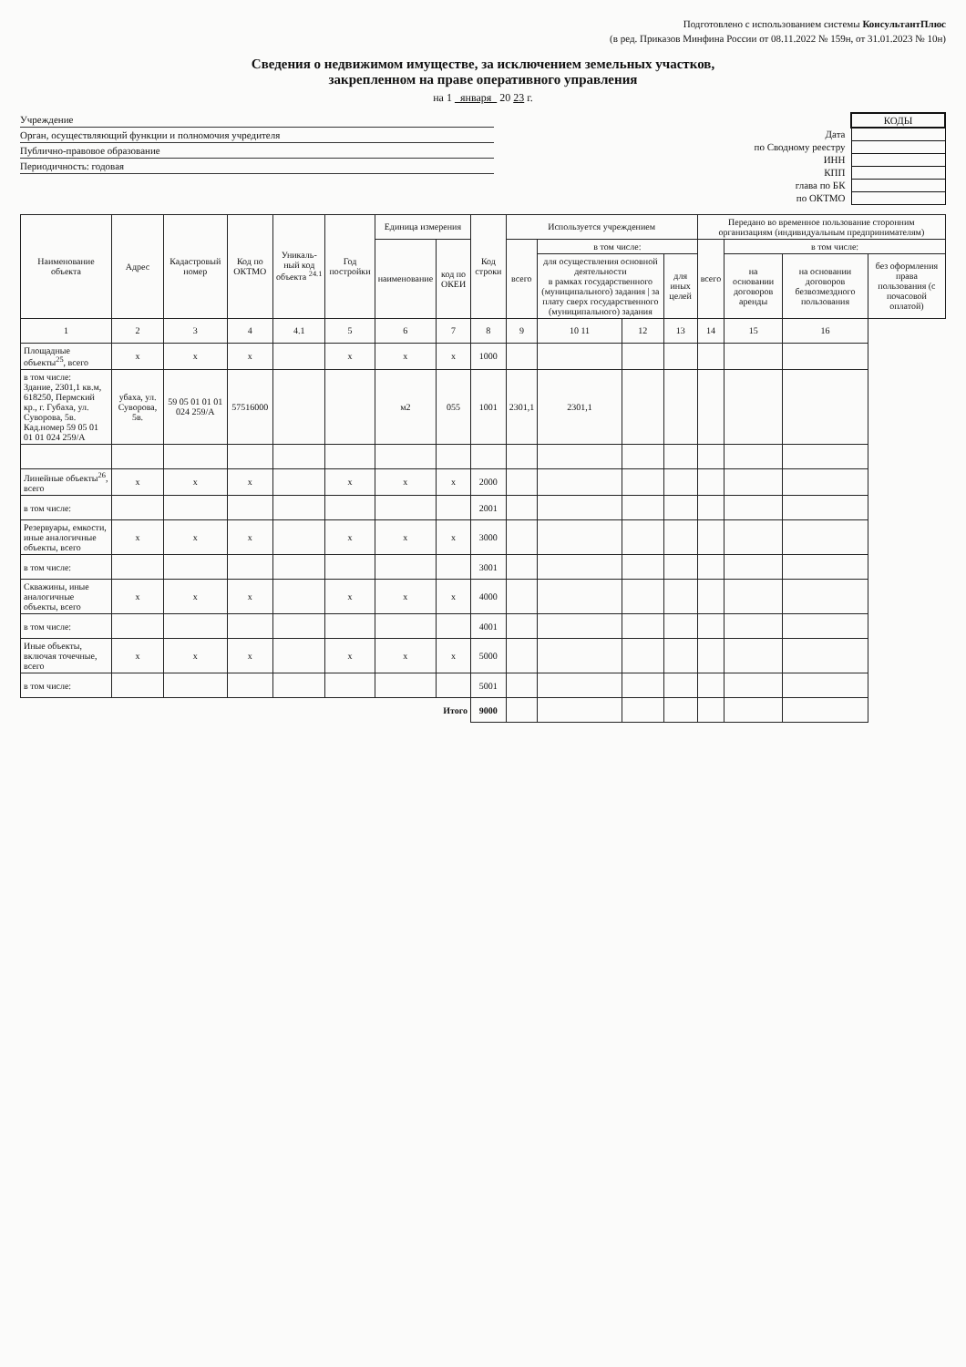Подготовлено с использованием системы КонсультантПлюс
(в ред. Приказов Минфина России от 08.11.2022 № 159н, от 31.01.2023 № 10н)
Сведения о недвижимом имуществе, за исключением земельных участков,
закрепленном на праве оперативного управления
на 1 января 20 23 г.
Учреждение
Орган, осуществляющий функции и полномочия учредителя
Публично-правовое образование
Периодичность: годовая
| | КОДЫ |
| Дата | |
| по Сводному реестру | |
| ИНН | |
| КПП | |
| глава по БК | |
| по ОКТМО | |
| Наименование объекта | Адрес | Кадастровый номер | Код по ОКТМО | Уникаль-ный код объекта <sup>24.1</sup> | Год постройки | Единица измерения | | Код строки | Используется учреждением | | | | Передано во временное пользование сторонним организациям (индивидуальным предпринимателям) | | | |
| --- | --- | --- | --- | --- | --- | --- | --- | --- | --- | --- | --- | --- | --- | --- | --- | --- |
| | | | | | | наименование | код по ОКЕИ | | всего | в том числе: | | | всего | в том числе: | | |
| | | | | | | | | | | для осуществления основной деятельности в рамках государственного (муниципального) задания / за плату сверх государственного (муниципального) задания | | для иных целей | | на основании договоров аренды | на основании договоров безвозмездного пользования | без оформления права пользования (с почасовой оплатой) |
| 1 | 2 | 3 | 4 | 4.1 | 5 | 6 | 7 | 8 | 9 | 10 11 | 12 | 13 | 14 | 15 | 16 | |
| Площадные объекты<sup>25</sup>, всего | x | x | x | | x | x | x | 1000 | | | | | | | | |
| в том числе: Здание, 2301,1 кв.м, 618250, Пермский кр., г. Губаха, ул. Суворова, 5в. Кад.номер 59 05 01 01 01 024 259/А | убаха, ул. Суворова, 5в. | 59 05 01 01 01 024 259/А | 57516000 | | | м2 | 055 | 1001 | 2301,1 | 2301,1 | | | | | | |
| Линейные объекты<sup>26</sup>, всего | x | x | x | | x | x | x | 2000 | | | | | | | | |
| в том числе: | | | | | | | | 2001 | | | | | | | | |
| Резервуары, емкости, иные аналогичные объекты, всего | x | x | x | | x | x | x | 3000 | | | | | | | | |
| в том числе: | | | | | | | | 3001 | | | | | | | | |
| Скважины, иные аналогичные объекты, всего | x | x | x | | x | x | x | 4000 | | | | | | | | |
| в том числе: | | | | | | | | 4001 | | | | | | | | |
| Иные объекты, включая точечные, всего | x | x | x | | x | x | x | 5000 | | | | | | | | |
| в том числе: | | | | | | | | 5001 | | | | | | | | |
| Итого | | | | | | | | 9000 | | | | | | | | |